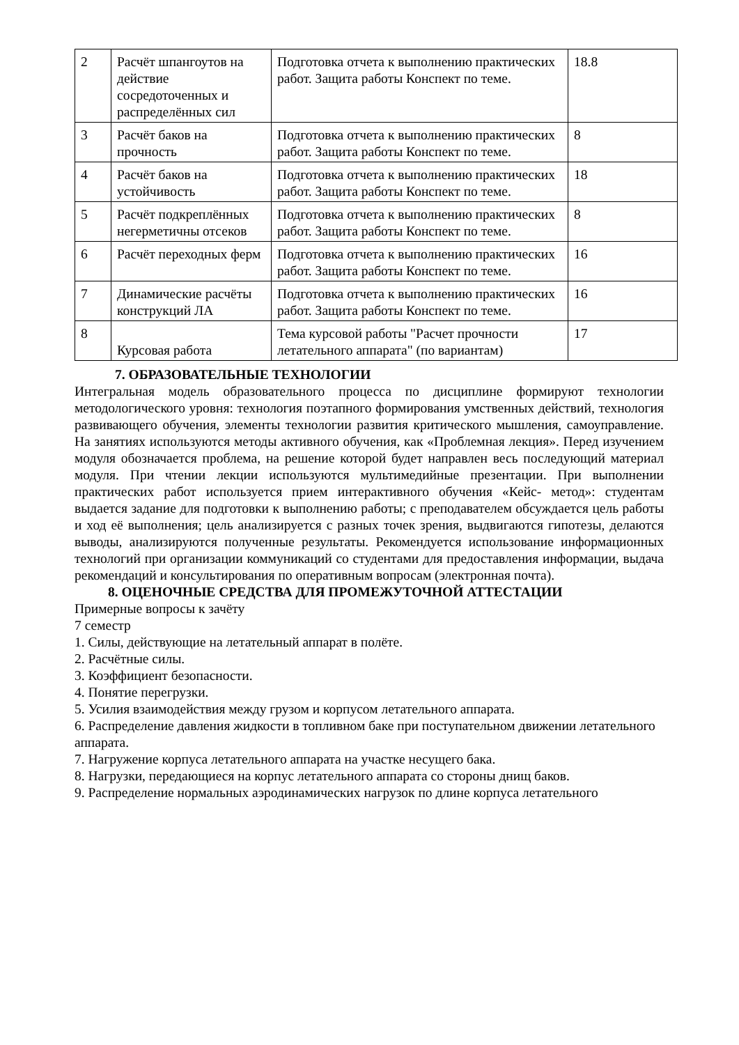| 2 | Расчёт шпангоутов на действие сосредоточенных и распределённых сил | Подготовка отчета к выполнению практических работ. Защита работы Конспект по теме. | 18.8 |
| 3 | Расчёт баков на прочность | Подготовка отчета к выполнению практических работ. Защита работы Конспект по теме. | 8 |
| 4 | Расчёт баков на устойчивость | Подготовка отчета к выполнению практических работ. Защита работы Конспект по теме. | 18 |
| 5 | Расчёт подкреплённых негерметичны отсеков | Подготовка отчета к выполнению практических работ. Защита работы Конспект по теме. | 8 |
| 6 | Расчёт переходных ферм | Подготовка отчета к выполнению практических работ. Защита работы Конспект по теме. | 16 |
| 7 | Динамические расчёты конструкций ЛА | Подготовка отчета к выполнению практических работ. Защита работы Конспект по теме. | 16 |
| 8 | Курсовая работа | Тема курсовой работы "Расчет прочности летательного аппарата" (по вариантам) | 17 |
7. ОБРАЗОВАТЕЛЬНЫЕ ТЕХНОЛОГИИ
Интегральная модель образовательного процесса по дисциплине формируют технологии методологического уровня: технология поэтапного формирования умственных действий, технология развивающего обучения, элементы технологии развития критического мышления, самоуправление. На занятиях используются методы активного обучения, как «Проблемная лекция». Перед изучением модуля обозначается проблема, на решение которой будет направлен весь последующий материал модуля. При чтении лекции используются мультимедийные презентации. При выполнении практических работ используется прием интерактивного обучения «Кейс- метод»: студентам выдается задание для подготовки к выполнению работы; с преподавателем обсуждается цель работы и ход её выполнения; цель анализируется с разных точек зрения, выдвигаются гипотезы, делаются выводы, анализируются полученные результаты. Рекомендуется использование информационных технологий при организации коммуникаций со студентами для предоставления информации, выдача рекомендаций и консультирования по оперативным вопросам (электронная почта).
8. ОЦЕНОЧНЫЕ СРЕДСТВА ДЛЯ ПРОМЕЖУТОЧНОЙ АТТЕСТАЦИИ
Примерные вопросы к зачёту
7 семестр
1. Силы, действующие на летательный аппарат в полёте.
2. Расчётные силы.
3. Коэффициент безопасности.
4. Понятие перегрузки.
5. Усилия взаимодействия между грузом и корпусом летательного аппарата.
6. Распределение давления жидкости в топливном баке при поступательном движении летательного аппарата.
7. Нагружение корпуса летательного аппарата на участке несущего бака.
8. Нагрузки, передающиеся на корпус летательного аппарата со стороны днищ баков.
9. Распределение нормальных аэродинамических нагрузок по длине корпуса летательного